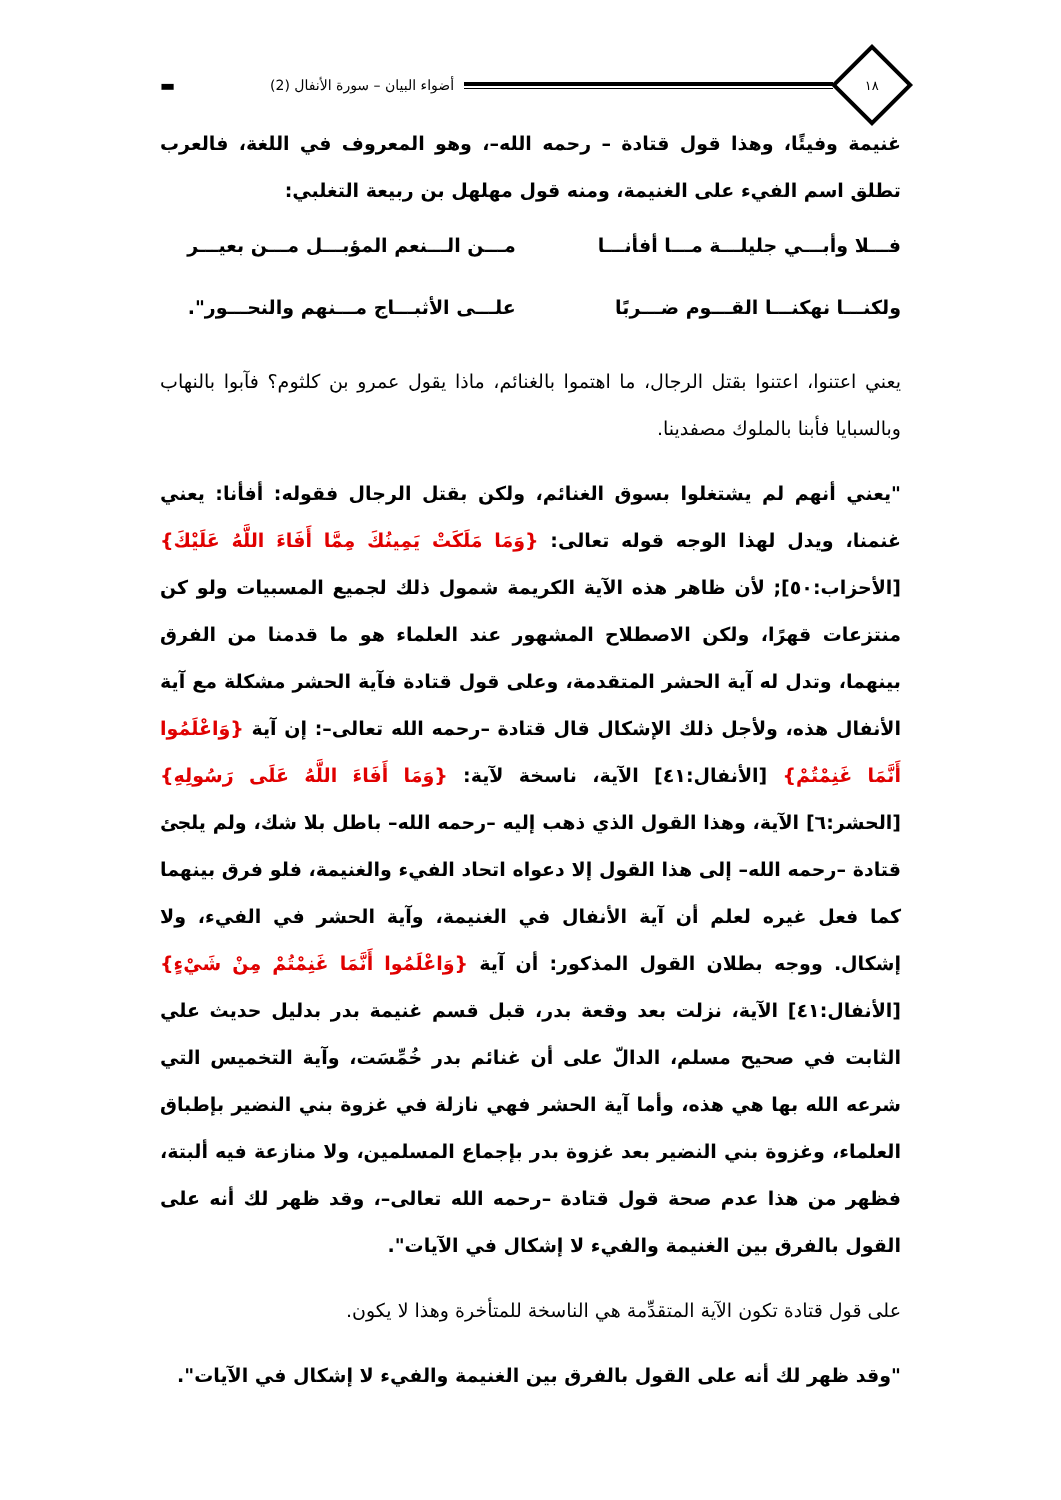١٨
أضواء البيان – سورة الأنفال (2) ▬
غنيمة وفيئًا، وهذا قول قتادة – رحمه الله–، وهو المعروف في اللغة، فالعرب تطلق اسم الفيء على الغنيمة، ومنه قول مهلهل بن ربيعة التغلبي:
فـــلا وأبـــي جليلـــة مـــا أفأنـــا
مـــن الـــنعم المؤبـــل مـــن بعيـــر
ولكنـــا نهكنـــا القـــوم ضـــربًا
علـــى الأثبـــاج مـــنهم والنحـــور".
يعني اعتنوا، اعتنوا بقتل الرجال، ما اهتموا بالغنائم، ماذا يقول عمرو بن كلثوم؟ فآبوا بالنهاب وبالسبايا فأبنا بالملوك مصفدينا.
"يعني أنهم لم يشتغلوا بسوق الغنائم، ولكن بقتل الرجال فقوله: أفأنا: يعني غنمنا، ويدل لهذا الوجه قوله تعالى: {وَمَا مَلَكَتْ يَمِينُكَ مِمَّا أَفَاءَ اللَّهُ عَلَيْكَ} [الأحزاب:٥٠]; لأن ظاهر هذه الآية الكريمة شمول ذلك لجميع المسبيات ولو كن منتزعات قهرًا، ولكن الاصطلاح المشهور عند العلماء هو ما قدمنا من الفرق بينهما، وتدل له آية الحشر المتقدمة، وعلى قول قتادة فآية الحشر مشكلة مع آية الأنفال هذه، ولأجل ذلك الإشكال قال قتادة –رحمه الله تعالى–: إن آية {وَاعْلَمُوا أَنَّمَا غَنِمْتُمْ} [الأنفال:٤١] الآية، ناسخة لآية: {وَمَا أَفَاءَ اللَّهُ عَلَى رَسُولِهِ} [الحشر:٦] الآية، وهذا القول الذي ذهب إليه –رحمه الله– باطل بلا شك، ولم يلجئ قتادة –رحمه الله– إلى هذا القول إلا دعواه اتحاد الفيء والغنيمة، فلو فرق بينهما كما فعل غيره لعلم أن آية الأنفال في الغنيمة، وآية الحشر في الفيء، ولا إشكال. ووجه بطلان القول المذكور: أن آية {وَاعْلَمُوا أَنَّمَا غَنِمْتُمْ مِنْ شَيْءٍ} [الأنفال:٤١] الآية، نزلت بعد وقعة بدر، قبل قسم غنيمة بدر بدليل حديث علي الثابت في صحيح مسلم، الدالّ على أن غنائم بدر خُمِّسَت، وآية التخميس التي شرعه الله بها هي هذه، وأما آية الحشر فهي نازلة في غزوة بني النضير بإطباق العلماء، وغزوة بني النضير بعد غزوة بدر بإجماع المسلمين، ولا منازعة فيه ألبتة، فظهر من هذا عدم صحة قول قتادة –رحمه الله تعالى–، وقد ظهر لك أنه على القول بالفرق بين الغنيمة والفيء لا إشكال في الآيات".
على قول قتادة تكون الآية المتقدِّمة هي الناسخة للمتأخرة وهذا لا يكون.
"وقد ظهر لك أنه على القول بالفرق بين الغنيمة والفيء لا إشكال في الآيات".